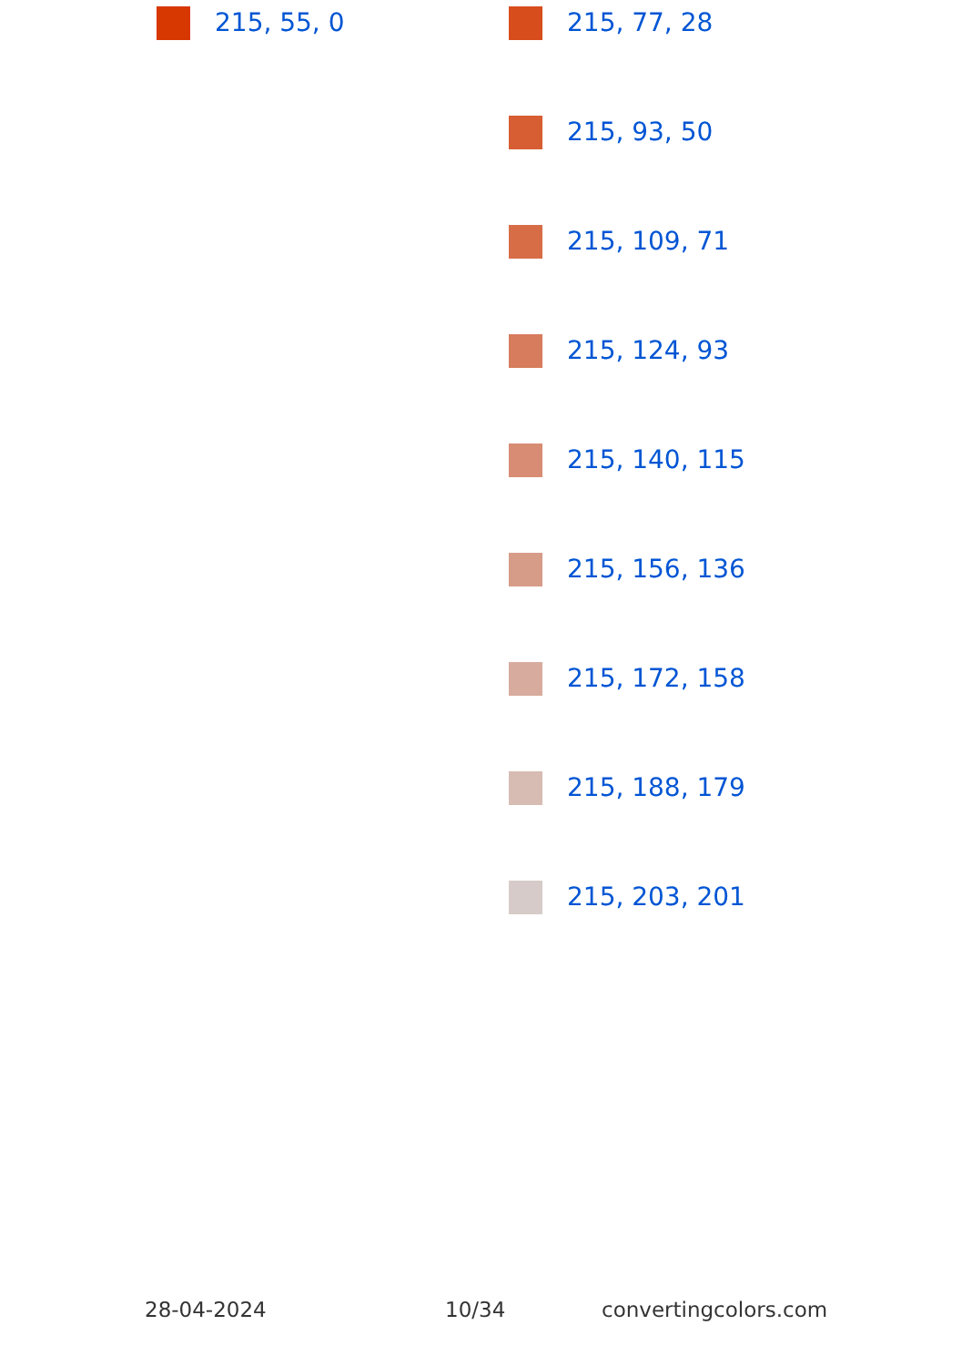215, 55, 0
215, 77, 28
215, 93, 50
215, 109, 71
215, 124, 93
215, 140, 115
215, 156, 136
215, 172, 158
215, 188, 179
215, 203, 201
28-04-2024 10/34 convertingcolors.com